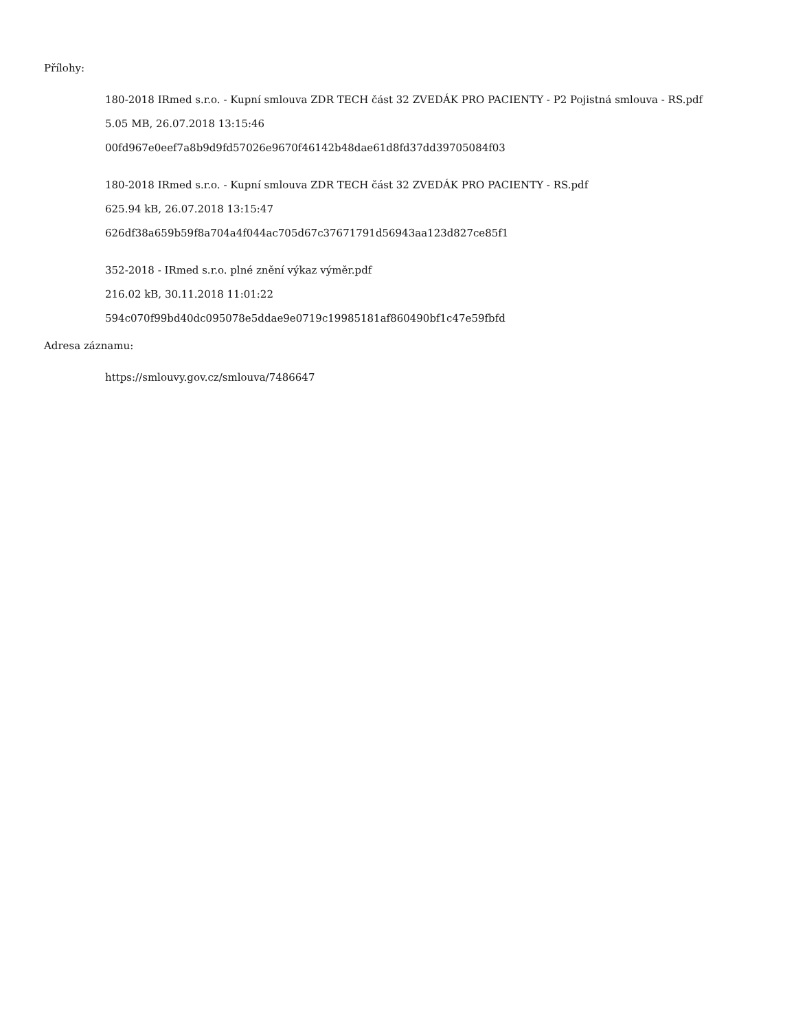Přílohy:
180-2018 IRmed s.r.o. - Kupní smlouva ZDR TECH část 32 ZVEDÁK PRO PACIENTY - P2 Pojistná smlouva - RS.pdf
5.05 MB, 26.07.2018 13:15:46
00fd967e0eef7a8b9d9fd57026e9670f46142b48dae61d8fd37dd39705084f03
180-2018 IRmed s.r.o. - Kupní smlouva ZDR TECH část 32 ZVEDÁK PRO PACIENTY - RS.pdf
625.94 kB, 26.07.2018 13:15:47
626df38a659b59f8a704a4f044ac705d67c37671791d56943aa123d827ce85f1
352-2018 - IRmed s.r.o. plné znění výkaz výměr.pdf
216.02 kB, 30.11.2018 11:01:22
594c070f99bd40dc095078e5ddae9e0719c19985181af860490bf1c47e59fbfd
Adresa záznamu:
https://smlouvy.gov.cz/smlouva/7486647